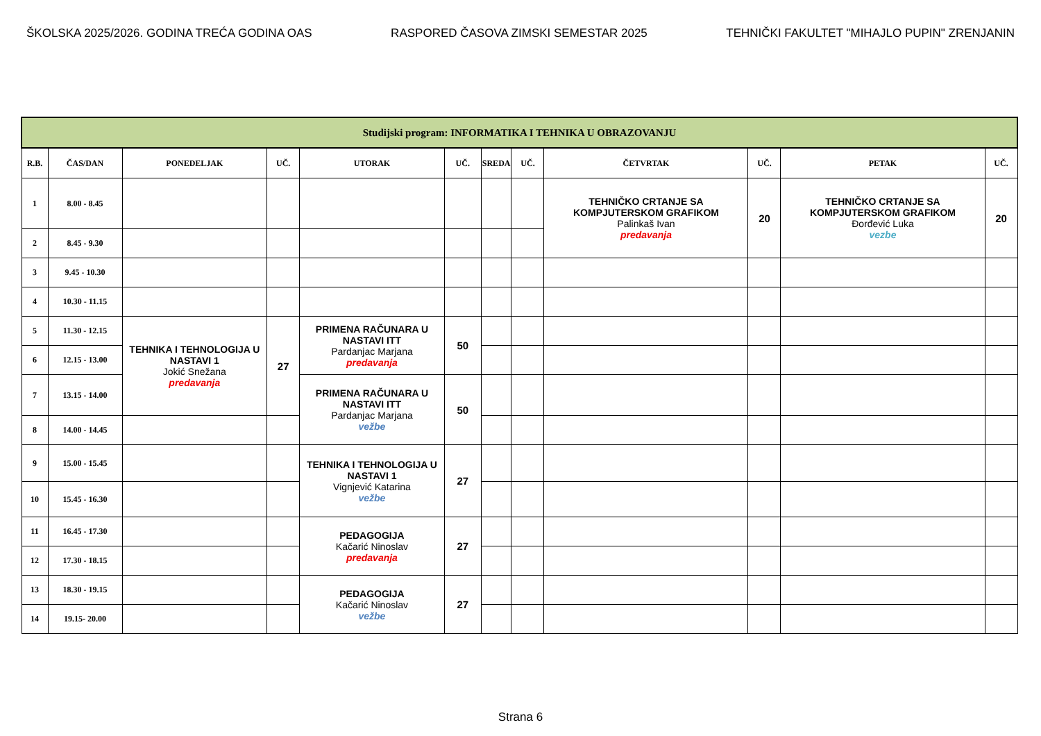ŠKOLSKA 2025/2026. GODINA TREĆA GODINA OAS RASPORED ČASOVA ZIMSKI SEMESTAR 2025 TEHNIČKI FAKULTET "MIHAJLO PUPIN" ZRENJANIN
| Studijski program: INFORMATIKA I TEHNIKA U OBRAZOVANJU | | | | | | | | | | | |
| R.B. | ČAS/DAN | PONEDELJAK | UČ. | UTORAK | UČ. | SREDA | UČ. | ČETVRTAK | UČ. | PETAK | UČ. |
| 1 | 8.00 - 8.45 | | | | | | | TEHNIČKO CRTANJE SA KOMPJUTERSKOM GRAFIKOM Palinkaš Ivan predavanja | 20 | TEHNIČKO CRTANJE SA KOMPJUTERSKOM GRAFIKOM Đorđević Luka vezbe | 20 |
| 2 | 8.45 - 9.30 | | | | | | | | | | |
| 3 | 9.45 - 10.30 | | | | | | | | | | |
| 4 | 10.30 - 11.15 | | | | | | | | | | |
| 5 | 11.30 - 12.15 | TEHNIKA I TEHNOLOGIJA U NASTAVI 1 Jokić Snežana predavanja | 27 | PRIMENA RAČUNARA U NASTAVI ITT Pardanjac Marjana predavanja | 50 | | | | | | |
| 6 | 12.15 - 13.00 | | | | | | | | | | |
| 7 | 13.15 - 14.00 | | | PRIMENA RAČUNARA U NASTAVI ITT Pardanjac Marjana vežbe | 50 | | | | | | |
| 8 | 14.00 - 14.45 | | | | | | | | | | |
| 9 | 15.00 - 15.45 | | | TEHNIKA I TEHNOLOGIJA U NASTAVI 1 Vignjević Katarina vežbe | 27 | | | | | | |
| 10 | 15.45 - 16.30 | | | | | | | | | | |
| 11 | 16.45 - 17.30 | | | PEDAGOGIJA Kačarić Ninoslav predavanja | 27 | | | | | | |
| 12 | 17.30 - 18.15 | | | | | | | | | | |
| 13 | 18.30 - 19.15 | | | PEDAGOGIJA Kačarić Ninoslav vežbe | 27 | | | | | | |
| 14 | 19.15- 20.00 | | | | | | | | | | |
Strana 6